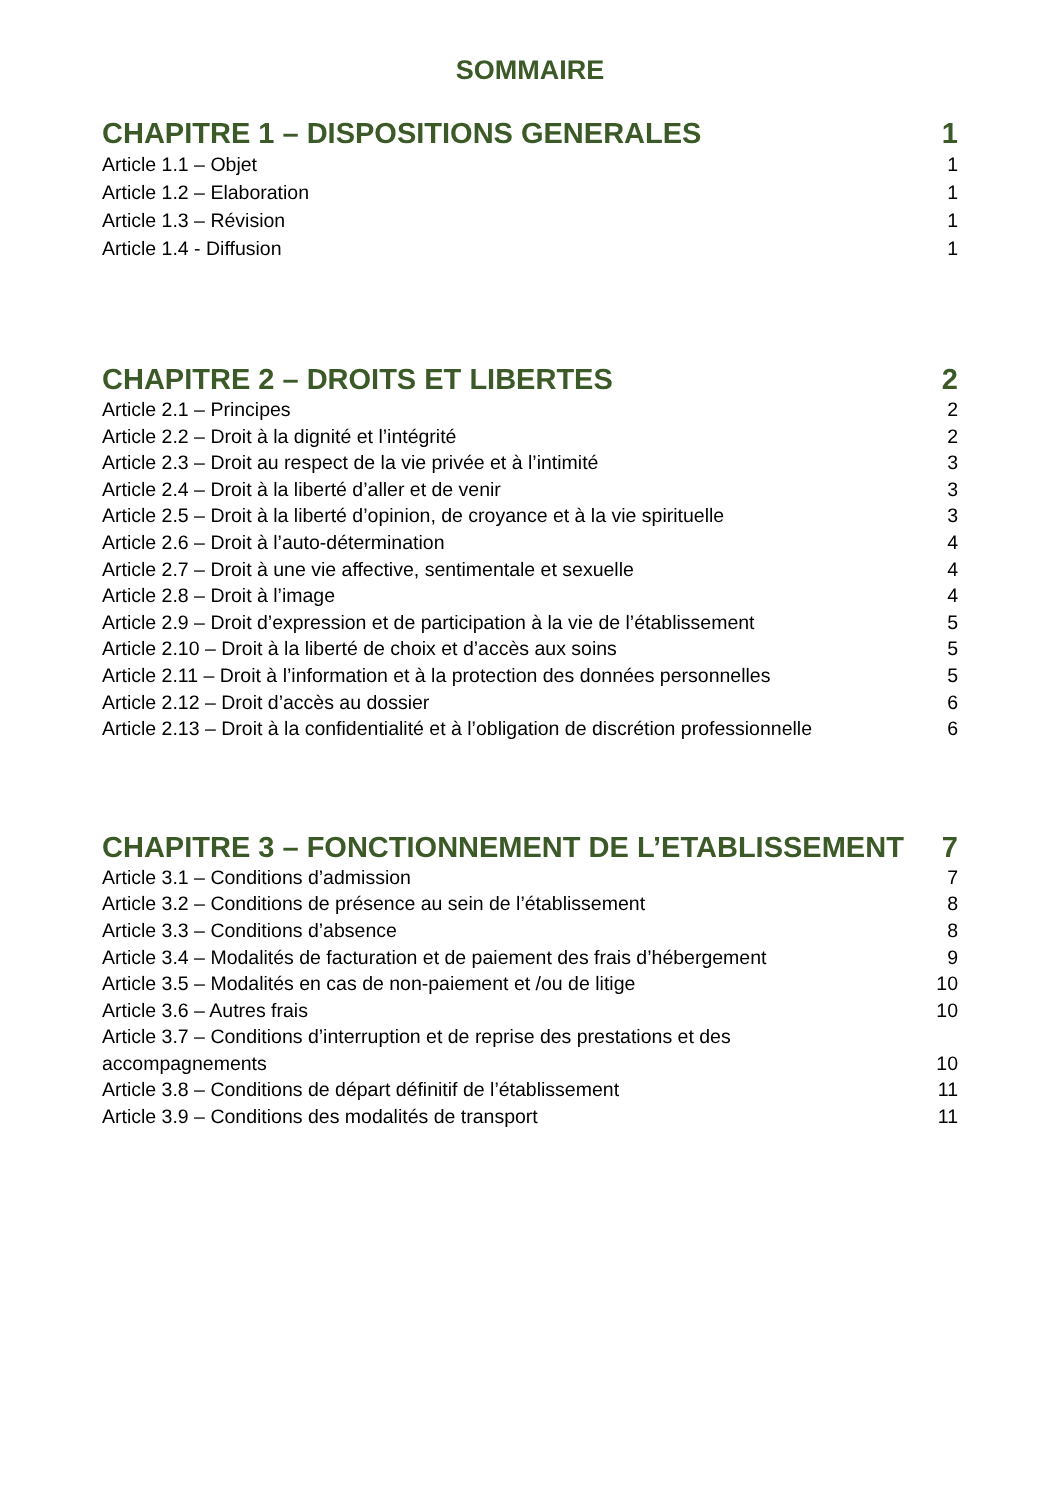SOMMAIRE
CHAPITRE 1 – DISPOSITIONS GENERALES 1
Article 1.1 – Objet 1
Article 1.2 – Elaboration 1
Article 1.3 – Révision 1
Article 1.4 - Diffusion 1
CHAPITRE 2 – DROITS ET LIBERTES 2
Article 2.1 – Principes 2
Article 2.2 – Droit à la dignité et l’intégrité 2
Article 2.3 – Droit au respect de la vie privée et à l’intimité 3
Article 2.4 – Droit à la liberté d’aller et de venir 3
Article 2.5 – Droit à la liberté d’opinion, de croyance et à la vie spirituelle 3
Article 2.6 – Droit à l’auto-détermination 4
Article 2.7 – Droit à une vie affective, sentimentale et sexuelle 4
Article 2.8 – Droit à l’image 4
Article 2.9 – Droit d’expression et de participation à la vie de l’établissement 5
Article 2.10 – Droit à la liberté de choix et d’accès aux soins 5
Article 2.11 – Droit à l’information et à la protection des données personnelles 5
Article 2.12 – Droit d’accès au dossier 6
Article 2.13 – Droit à la confidentialité et à l’obligation de discrétion professionnelle 6
CHAPITRE 3 – FONCTIONNEMENT DE L’ETABLISSEMENT 7
Article 3.1 – Conditions d’admission 7
Article 3.2 – Conditions de présence au sein de l’établissement 8
Article 3.3 – Conditions d’absence 8
Article 3.4 – Modalités de facturation et de paiement des frais d’hébergement 9
Article 3.5 – Modalités en cas de non-paiement et /ou de litige 10
Article 3.6 – Autres frais 10
Article 3.7 – Conditions d’interruption et de reprise des prestations et des
accompagnements 10
Article 3.8 – Conditions de départ définitif de l’établissement 11
Article 3.9 – Conditions des modalités de transport 11